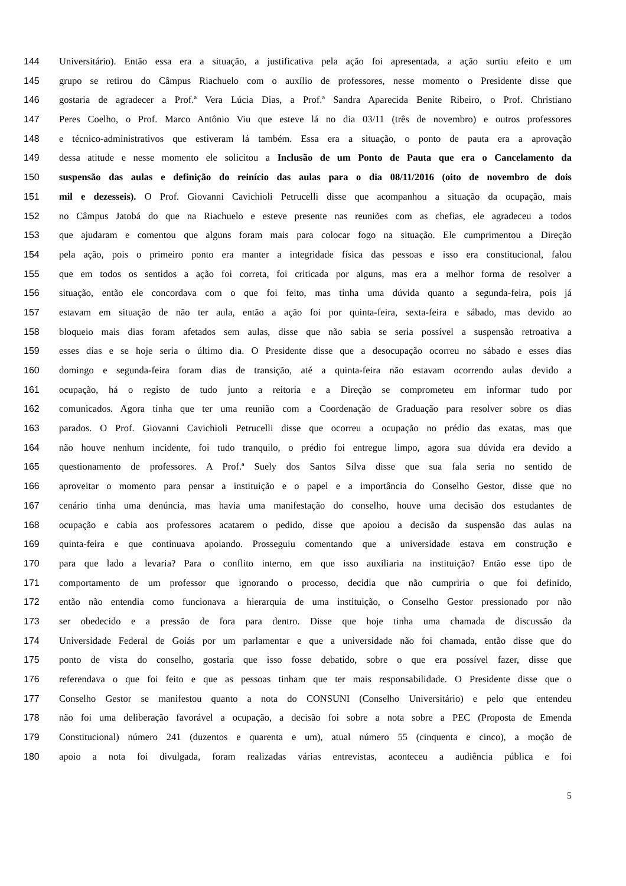144 Universitário). Então essa era a situação, a justificativa pela ação foi apresentada, a ação surtiu efeito e um
145 grupo se retirou do Câmpus Riachuelo com o auxílio de professores, nesse momento o Presidente disse que
146 gostaria de agradecer a Prof.ª Vera Lúcia Dias, a Prof.ª Sandra Aparecida Benite Ribeiro, o Prof. Christiano
147 Peres Coelho, o Prof. Marco Antônio Viu que esteve lá no dia 03/11 (três de novembro) e outros professores
148 e técnico-administrativos que estiveram lá também. Essa era a situação, o ponto de pauta era a aprovação
149 dessa atitude e nesse momento ele solicitou a Inclusão de um Ponto de Pauta que era o Cancelamento da
150 suspensão das aulas e definição do reinício das aulas para o dia 08/11/2016 (oito de novembro de dois
151 mil e dezesseis). O Prof. Giovanni Cavichioli Petrucelli disse que acompanhou a situação da ocupação, mais
152 no Câmpus Jatobá do que na Riachuelo e esteve presente nas reuniões com as chefias, ele agradeceu a todos
153 que ajudaram e comentou que alguns foram mais para colocar fogo na situação. Ele cumprimentou a Direção
154 pela ação, pois o primeiro ponto era manter a integridade física das pessoas e isso era constitucional, falou
155 que em todos os sentidos a ação foi correta, foi criticada por alguns, mas era a melhor forma de resolver a
156 situação, então ele concordava com o que foi feito, mas tinha uma dúvida quanto a segunda-feira, pois já
157 estavam em situação de não ter aula, então a ação foi por quinta-feira, sexta-feira e sábado, mas devido ao
158 bloqueio mais dias foram afetados sem aulas, disse que não sabia se seria possível a suspensão retroativa a
159 esses dias e se hoje seria o último dia. O Presidente disse que a desocupação ocorreu no sábado e esses dias
160 domingo e segunda-feira foram dias de transição, até a quinta-feira não estavam ocorrendo aulas devido a
161 ocupação, há o registo de tudo junto a reitoria e a Direção se comprometeu em informar tudo por
162 comunicados. Agora tinha que ter uma reunião com a Coordenação de Graduação para resolver sobre os dias
163 parados. O Prof. Giovanni Cavichioli Petrucelli disse que ocorreu a ocupação no prédio das exatas, mas que
164 não houve nenhum incidente, foi tudo tranquilo, o prédio foi entregue limpo, agora sua dúvida era devido a
165 questionamento de professores. A Prof.ª Suely dos Santos Silva disse que sua fala seria no sentido de
166 aproveitar o momento para pensar a instituição e o papel e a importância do Conselho Gestor, disse que no
167 cenário tinha uma denúncia, mas havia uma manifestação do conselho, houve uma decisão dos estudantes de
168 ocupação e cabia aos professores acatarem o pedido, disse que apoiou a decisão da suspensão das aulas na
169 quinta-feira e que continuava apoiando. Prosseguiu comentando que a universidade estava em construção e
170 para que lado a levaria? Para o conflito interno, em que isso auxiliaria na instituição? Então esse tipo de
171 comportamento de um professor que ignorando o processo, decidia que não cumpriria o que foi definido,
172 então não entendia como funcionava a hierarquia de uma instituição, o Conselho Gestor pressionado por não
173 ser obedecido e a pressão de fora para dentro. Disse que hoje tinha uma chamada de discussão da
174 Universidade Federal de Goiás por um parlamentar e que a universidade não foi chamada, então disse que do
175 ponto de vista do conselho, gostaria que isso fosse debatido, sobre o que era possível fazer, disse que
176 referendava o que foi feito e que as pessoas tinham que ter mais responsabilidade. O Presidente disse que o
177 Conselho Gestor se manifestou quanto a nota do CONSUNI (Conselho Universitário) e pelo que entendeu
178 não foi uma deliberação favorável a ocupação, a decisão foi sobre a nota sobre a PEC (Proposta de Emenda
179 Constitucional) número 241 (duzentos e quarenta e um), atual número 55 (cinquenta e cinco), a moção de
180 apoio a nota foi divulgada, foram realizadas várias entrevistas, aconteceu a audiência pública e foi
5